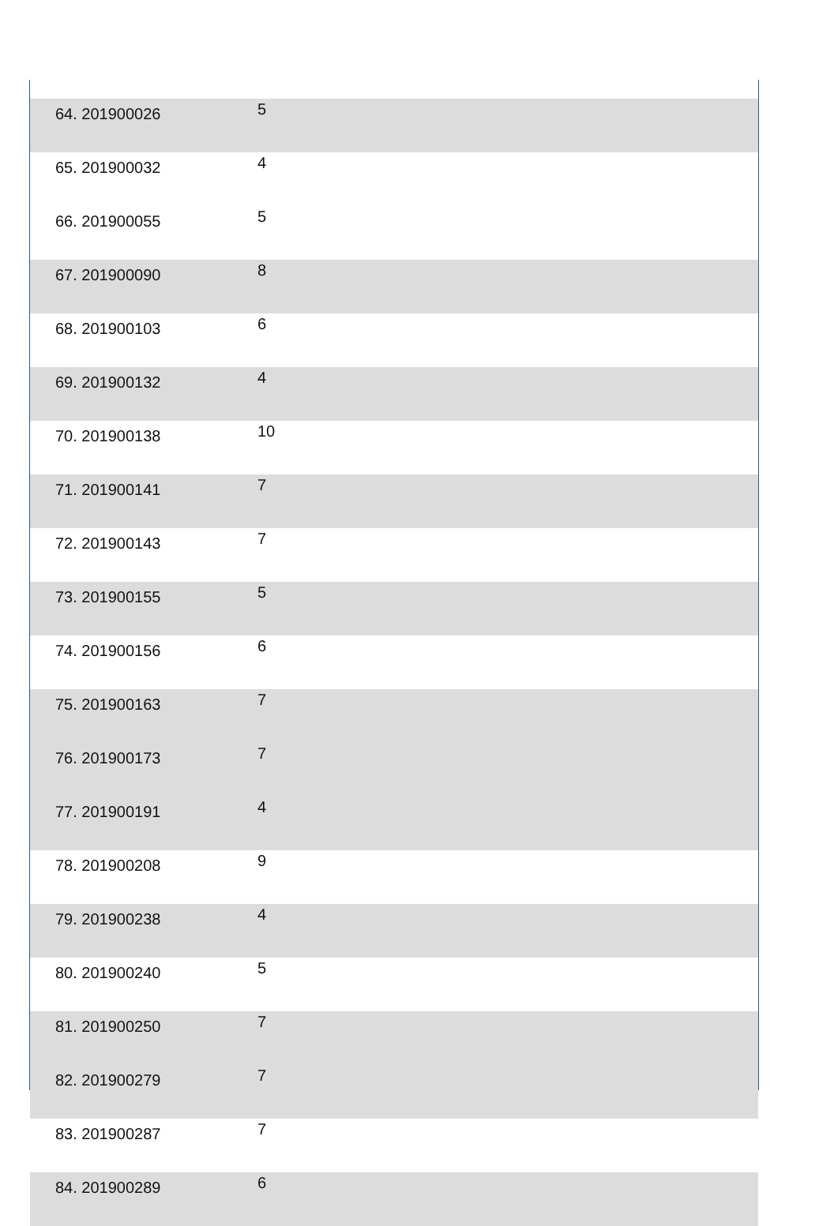| 64. 201900026 | 5 |
| 65. 201900032 | 4 |
| 66. 201900055 | 5 |
| 67. 201900090 | 8 |
| 68. 201900103 | 6 |
| 69. 201900132 | 4 |
| 70. 201900138 | 10 |
| 71. 201900141 | 7 |
| 72. 201900143 | 7 |
| 73. 201900155 | 5 |
| 74. 201900156 | 6 |
| 75. 201900163 | 7 |
| 76. 201900173 | 7 |
| 77. 201900191 | 4 |
| 78. 201900208 | 9 |
| 79. 201900238 | 4 |
| 80. 201900240 | 5 |
| 81. 201900250 | 7 |
| 82. 201900279 | 7 |
| 83. 201900287 | 7 |
| 84. 201900289 | 6 |